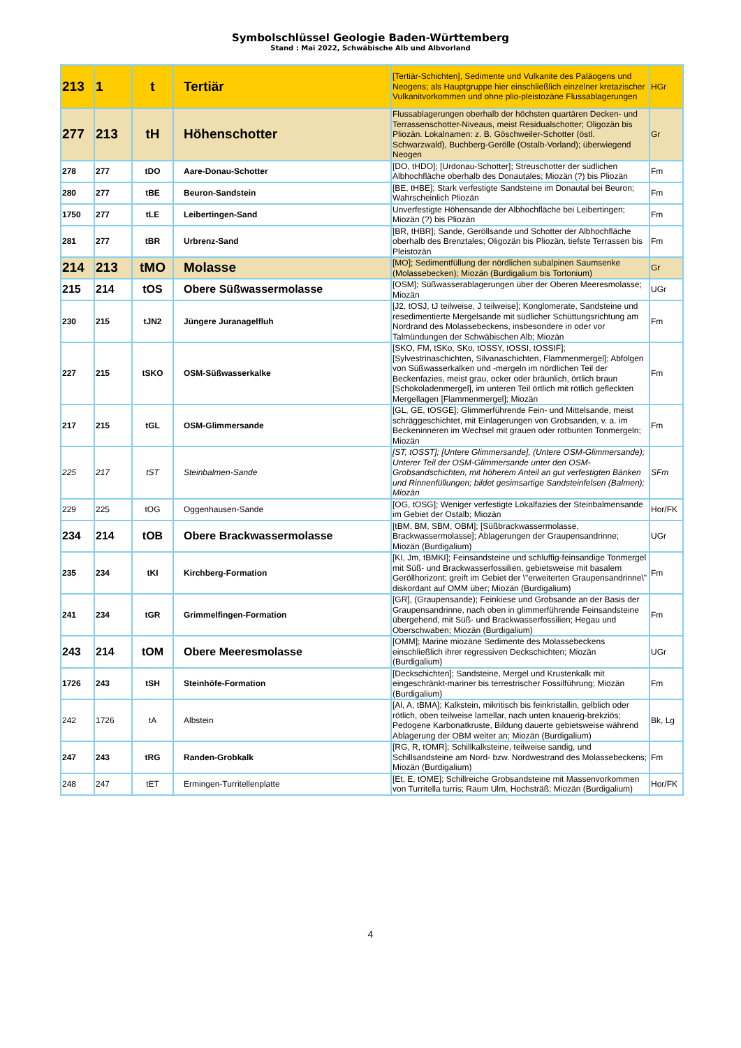Symbolschlüssel Geologie Baden-Württemberg
Stand : Mai 2022, Schwäbische Alb und Albvorland
| 213 | 1 | t | Tertiär | [Tertiär-Schichten], Sedimente und Vulkanite des Paläogens und Neogens; als Hauptgruppe hier einschließlich einzelner kretazischer Vulkanitvorkommen und ohne plio-pleistozäne Flussablagerungen | HGr |
| 277 | 213 | tH | Höhenschotter | Flussablagerungen oberhalb der höchsten quartären Decken- und Terrassenschotter-Niveaus, meist Residualschotter; Oligozän bis Pliozän. Lokalnamen: z. B. Göschweiler-Schotter (östl. Schwarzwald), Buchberg-Gerölle (Ostalb-Vorland); überwiegend Neogen | Gr |
| 278 | 277 | tDO | Aare-Donau-Schotter | [DO, tHDO]; [Urdonau-Schotter]; Streuschotter der südlichen Albhochfläche oberhalb des Donautales; Miozän (?) bis Pliozän | Fm |
| 280 | 277 | tBE | Beuron-Sandstein | [BE, tHBE]; Stark verfestigte Sandsteine im Donautal bei Beuron; Wahrscheinlich Pliozän | Fm |
| 1750 | 277 | tLE | Leibertingen-Sand | Unverfestigte Höhensande der Albhochfläche bei Leibertingen; Miozän (?) bis Pliozän | Fm |
| 281 | 277 | tBR | Urbrenz-Sand | [BR, tHBR]; Sande, Geröllsande und Schotter der Albhochfläche oberhalb des Brenztales; Oligozän bis Pliozän, tiefste Terrassen bis Pleistozän | Fm |
| 214 | 213 | tMO | Molasse | [MO]; Sedimentfüllung der nördlichen subalpinen Saumsenke (Molassebecken); Miozän (Burdigalium bis Tortonium) | Gr |
| 215 | 214 | tOS | Obere Süßwassermolasse | [OSM]; Süßwasserablagerungen über der Oberen Meeresmolasse; Miozän | UGr |
| 230 | 215 | tJN2 | Jüngere Juranagelfluh | [J2, tOSJ, tJ teilweise, J teilweise]; Konglomerate, Sandsteine und resedimentierte Mergelsande mit südlicher Schüttungsrichtung am Nordrand des Molassebeckens, insbesondere in oder vor Talmündungen der Schwäbischen Alb; Miozän | Fm |
| 227 | 215 | tSKO | OSM-Süßwasserkalke | [SKO, FM, tSKo, SKo, tOSSY, tOSSI, tOSSIF]; [Sylvestrinaschichten, Silvanaschichten, Flammenmergel]; Abfolgen von Süßwasserkalken und -mergeln im nördlichen Teil der Beckenfazies, meist grau, ocker oder bräunlich, örtlich braun [Schokoladenmergel], im unteren Teil örtlich mit rötlich gefleckten Mergellagen [Flammenmergel]; Miozän | Fm |
| 217 | 215 | tGL | OSM-Glimmersande | [GL, GE, tOSGE]; Glimmerführende Fein- und Mittelsande, meist schräggeschichtet, mit Einlagerungen von Grobsanden, v. a. im Beckeninneren im Wechsel mit grauen oder rotbunten Tonmergeln; Miozän | Fm |
| 225 | 217 | tST | Steinbalmen-Sande | [ST, tOSST]; [Untere Glimmersande], (Untere OSM-Glimmersande); Unterer Teil der OSM-Glimmersande unter den OSM-Grobsandschichten, mit höherem Anteil an gut verfestigten Bänken und Rinnenfüllungen; bildet gesimsartige Sandsteinfelsen (Balmen); Miozän | SFm |
| 229 | 225 | tOG | Oggenhausen-Sande | [OG, tOSG]; Weniger verfestigte Lokalfazies der Steinbalmensande im Gebiet der Ostalb; Miozän | Hor/FK |
| 234 | 214 | tOB | Obere Brackwassermolasse | [tBM, BM, SBM, OBM]; [Süßbrackwassermolasse, Brackwassermolasse]; Ablagerungen der Graupensandrinne; Miozän (Burdigalium) | UGr |
| 235 | 234 | tKI | Kirchberg-Formation | [KI, Jm, tBMKI]; Feinsandsteine und schluffig-feinsandige Tonmergel mit Süß- und Brackwasserfossilien, gebietsweise mit basalem Geröllhorizont; greift im Gebiet der \"erweiterten Graupensandrinne\" diskordant auf OMM über; Miozän (Burdigalium) | Fm |
| 241 | 234 | tGR | Grimmelfingen-Formation | [GR], (Graupensande); Feinkiese und Grobsande an der Basis der Graupensandrinne, nach oben in glimmerführende Feinsandsteine übergehend, mit Süß- und Brackwasserfossilien; Hegau und Oberschwaben; Miozän (Burdigalium) | Fm |
| 243 | 214 | tOM | Obere Meeresmolasse | [OMM]; Marine miozäne Sedimente des Molassebeckens einschließlich ihrer regressiven Deckschichten; Miozän (Burdigalium) | UGr |
| 1726 | 243 | tSH | Steinhöfe-Formation | [Deckschichten]; Sandsteine, Mergel und Krustenkalk mit eingeschränkt-mariner bis terrestrischer Fossilführung; Miozän (Burdigalium) | Fm |
| 242 | 1726 | tA | Albstein | [Al, A, tBMA]; Kalkstein, mikritisch bis feinkristallin, gelblich oder rötlich, oben teilweise lamellar, nach unten knauerig-brekziös; Pedogene Karbonatkruste, Bildung dauerte gebietsweise während Ablagerung der OBM weiter an; Miozän (Burdigalium) | Bk, Lg |
| 247 | 243 | tRG | Randen-Grobkalk | [RG, R, tOMR]; Schillkalksteine, teilweise sandig, und Schillsandsteine am Nord- bzw. Nordwestrand des Molassebeckens; Miozän (Burdigalium) | Fm |
| 248 | 247 | tET | Ermingen-Turritellenplatte | [Et, E, tOME]; Schillreiche Grobsandsteine mit Massenvorkommen von Turritella turris; Raum Ulm, Hochsträß; Miozän (Burdigalium) | Hor/FK |
4